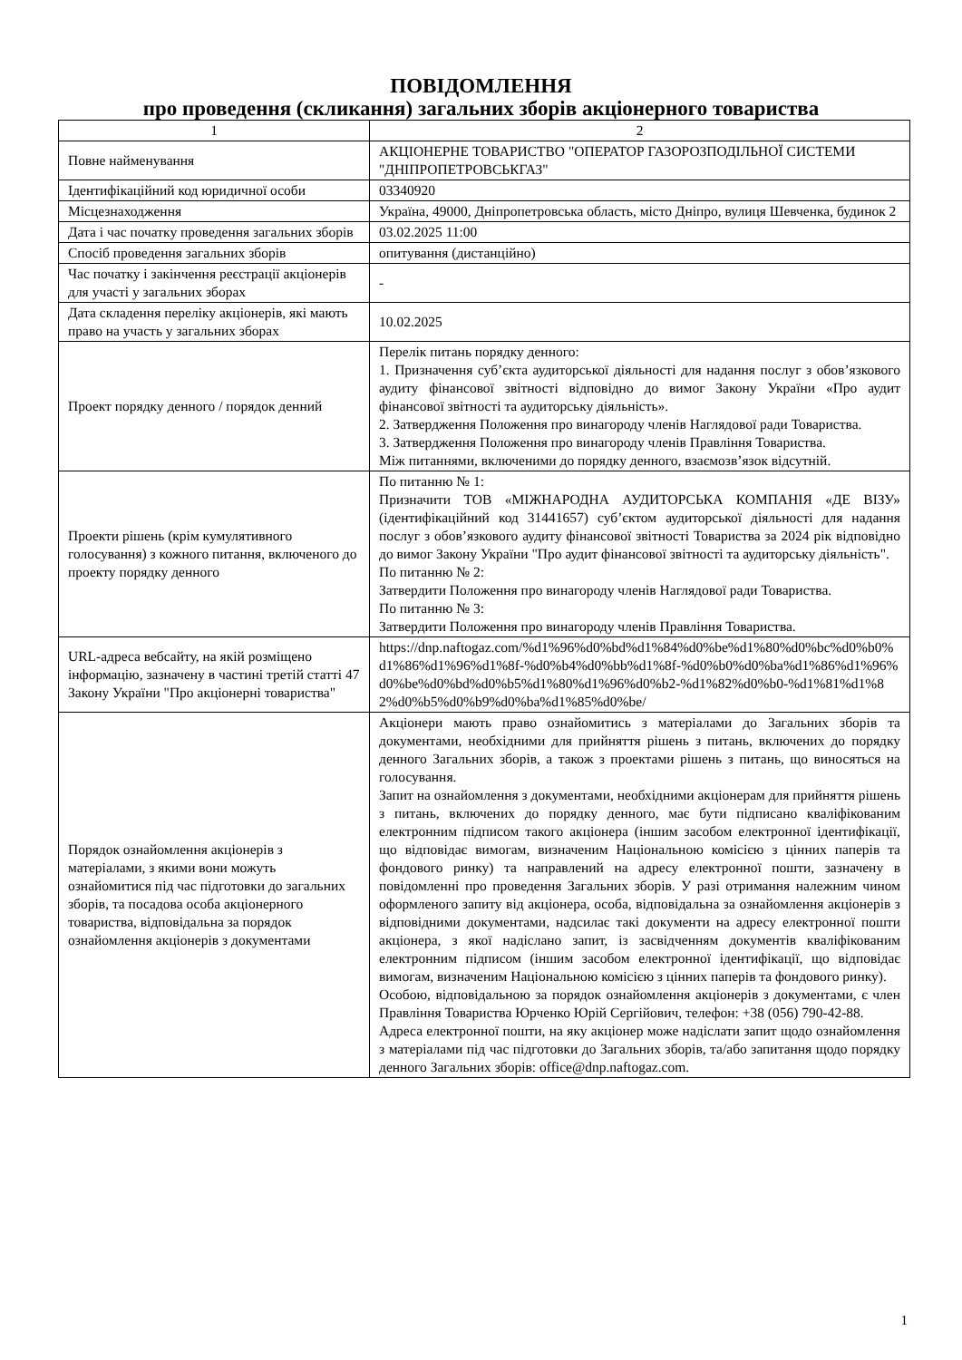ПОВІДОМЛЕННЯ
про проведення (скликання) загальних зборів акціонерного товариства
| 1 | 2 |
| Повне найменування | АКЦІОНЕРНЕ ТОВАРИСТВО "ОПЕРАТОР ГАЗОРОЗПОДІЛЬНОЇ СИСТЕМИ "ДНІПРОПЕТРОВСЬКГАЗ" |
| Ідентифікаційний код юридичної особи | 03340920 |
| Місцезнаходження | Україна, 49000, Дніпропетровська область, місто Дніпро, вулиця Шевченка, будинок 2 |
| Дата і час початку проведення загальних зборів | 03.02.2025 11:00 |
| Спосіб проведення загальних зборів | опитування (дистанційно) |
| Час початку і закінчення реєстрації акціонерів для участі у загальних зборах | - |
| Дата складення переліку акціонерів, які мають право на участь у загальних зборах | 10.02.2025 |
| Проект порядку денного / порядок денний | Перелік питань порядку денного: 1. Призначення суб’єкта аудиторської діяльності для надання послуг з обов’язкового аудиту фінансової звітності відповідно до вимог Закону України «Про аудит фінансової звітності та аудиторську діяльність». 2. Затвердження Положення про винагороду членів Наглядової ради Товариства. 3. Затвердження Положення про винагороду членів Правління Товариства. Між питаннями, включеними до порядку денного, взаємозв’язок відсутній. |
| Проекти рішень (крім кумулятивного голосування) з кожного питання, включеного до проекту порядку денного | По питанню № 1: Призначити ТОВ «МІЖНАРОДНА АУДИТОРСЬКА КОМПАНІЯ «ДЕ ВІЗУ» (ідентифікаційний код 31441657) суб’єктом аудиторської діяльності для надання послуг з обов’язкового аудиту фінансової звітності Товариства за 2024 рік відповідно до вимог Закону України "Про аудит фінансової звітності та аудиторську діяльність". По питанню № 2: Затвердити Положення про винагороду членів Наглядової ради Товариства. По питанню № 3: Затвердити Положення про винагороду членів Правління Товариства. |
| URL-адреса вебсайту, на якій розміщено інформацію, зазначену в частині третій статті 47 Закону України "Про акціонерні товариства" | https://dnp.naftogaz.com/%d1%96%d0%bd%d1%84%d0%be%d1%80%d0%bc%d0%b0%d1%86%d1%96%d1%8f-%d0%b4%d0%bb%d1%8f-%d0%b0%d0%ba%d1%86%d1%96%d0%be%d0%bd%d0%b5%d1%80%d1%96%d0%b2-%d1%82%d0%b0-%d1%81%d1%82%d0%b5%d0%b9%d0%ba%d1%85%d0%be/ |
| Порядок ознайомлення акціонерів з матеріалами, з якими вони можуть ознайомитися під час підготовки до загальних зборів, та посадова особа акціонерного товариства, відповідальна за порядок ознайомлення акціонерів з документами | Акціонери мають право ознайомитись з матеріалами до Загальних зборів та документами, необхідними для прийняття рішень з питань, включених до порядку денного Загальних зборів, а також з проектами рішень з питань, що виносяться на голосування. Запит на ознайомлення з документами, необхідними акціонерам для прийняття рішень з питань, включених до порядку денного, має бути підписано кваліфікованим електронним підписом такого акціонера (іншим засобом електронної ідентифікації, що відповідає вимогам, визначеним Національною комісією з цінних паперів та фондового ринку) та направлений на адресу електронної пошти, зазначену в повідомленні про проведення Загальних зборів. У разі отримання належним чином оформленого запиту від акціонера, особа, відповідальна за ознайомлення акціонерів з відповідними документами, надсилає такі документи на адресу електронної пошти акціонера, з якої надіслано запит, із засвідченням документів кваліфікованим електронним підписом (іншим засобом електронної ідентифікації, що відповідає вимогам, визначеним Національною комісією з цінних паперів та фондового ринку). Особою, відповідальною за порядок ознайомлення акціонерів з документами, є член Правління Товариства Юрченко Юрій Сергійович, телефон: +38 (056) 790-42-88. Адреса електронної пошти, на яку акціонер може надіслати запит щодо ознайомлення з матеріалами під час підготовки до Загальних зборів, та/або запитання щодо порядку денного Загальних зборів: office@dnp.naftogaz.com . |
1